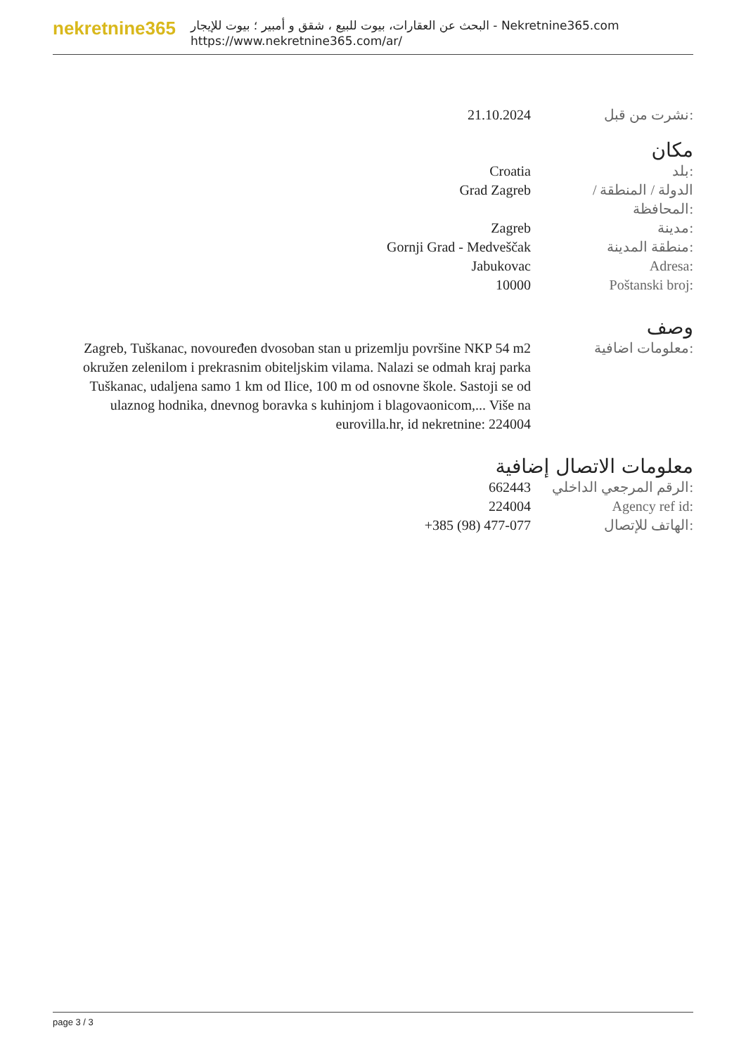nekretnine365
البحث عن العقارات، بيوت للبيع ، شقق و أمبير ؛ بيوت للإيجار - Nekretnine365.com
https://www.nekretnine365.com/ar/
| 21.10.2024 | نشرت من قبل: |
مكان
| Croatia | بلد: |
| Grad Zagreb | الدولة / المنطقة / المحافظة: |
| Zagreb | مدينة: |
| Gornji Grad - Medveščak | منطقة المدينة: |
| Jabukovac | Adresa: |
| 10000 | Poštanski broj: |
وصف
| Zagreb, Tuškanac, novouređen dvosoban stan u prizemlju površine NKP 54 m2 okružen zelenilom i prekrasnim obiteljskim vilama. Nalazi se odmah kraj parka Tuškanac, udaljena samo 1 km od Ilice, 100 m od osnovne škole. Sastoji se od ulaznog hodnika, dnevnog boravka s kuhinjom i blagovaonicom,... Više na eurovilla.hr, id nekretnine: 224004 | معلومات اضافية: |
معلومات الاتصال إضافية
| 662443 | الرقم المرجعي الداخلي: |
| 224004 | Agency ref id: |
| +385 (98) 477-077 | الهاتف للإتصال: |
page 3 / 3